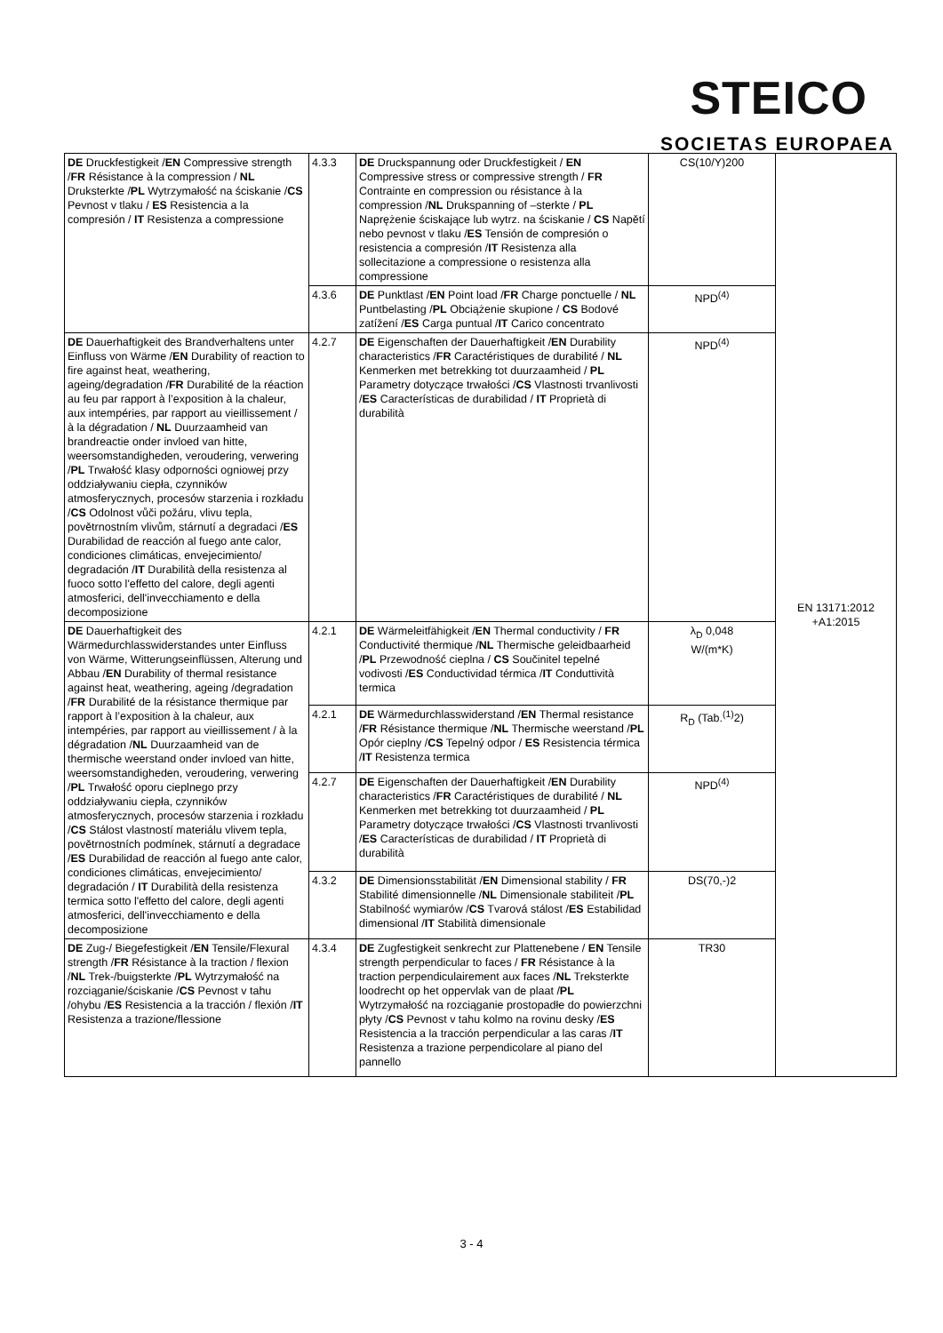STEICO
SOCIETAS EUROPAEA
| DE Druckfestigkeit / EN Compressive strength / FR Résistance à la compression / NL Druksterkte / PL Wytrzymałość na ściskanie / CS Pevnost v tlaku / ES Resistencia a la compresión / IT Resistenza a compressione | 4.3.3 | DE Druckspannung oder Druckfestigkeit / EN Compressive stress or compressive strength / FR Contrainte en compression ou résistance à la compression / NL Drukspanning of –sterkte / PL Naprężenie ściskające lub wytrz. na ściskanie / CS Napětí nebo pevnost v tlaku / ES Tensión de compresión o resistencia a compresión / IT Resistenza alla sollecitazione a compressione o resistenza alla compressione | CS(10/Y)200 | EN 13171:2012 +A1:2015 |
| | 4.3.6 | DE Punktlast / EN Point load / FR Charge ponctuelle / NL Puntbelasting / PL Obciążenie skupione / CS Bodové zatížení / ES Carga puntual / IT Carico concentrato | NPD<sup>(4)</sup> | |
| DE Dauerhaftigkeit des Brandverhaltens unter Einfluss von Wärme / EN Durability of reaction to fire against heat, weathering, ageing/degradation / FR Durabilité de la réaction au feu par rapport à l’exposition à la chaleur, aux intempéries, par rapport au vieillissement / à la dégradation / NL Duurzaamheid van brandreactie onder invloed van hitte, weersomstandigheden, veroudering, verwering / PL Trwałość klasy odporności ogniowej przy oddziaływaniu ciepła, czynników atmosferycznych, procesów starzenia i rozkładu / CS Odolnost vůči požáru, vlivu tepla, povětrnostním vlivům, stárnutí a degradaci / ES Durabilidad de reacción al fuego ante calor, condiciones climáticas, envejecimiento/ degradación / IT Durabilità della resistenza al fuoco sotto l'effetto del calore, degli agenti atmosferici, dell'invecchiamento e della decomposizione | 4.2.7 | DE Eigenschaften der Dauerhaftigkeit / EN Durability characteristics / FR Caractéristiques de durabilité / NL Kenmerken met betrekking tot duurzaamheid / PL Parametry dotyczące trwałości / CS Vlastnosti trvanlivosti / ES Características de durabilidad / IT Proprietà di durabilità | NPD<sup>(4)</sup> | |
| DE Dauerhaftigkeit des Wärmedurchlasswiderstandes unter Einfluss von Wärme, Witterungseinflüssen, Alterung und Abbau / EN Durability of thermal resistance against heat, weathering, ageing /degradation / FR Durabilité de la résistance thermique par rapport à l’exposition à la chaleur, aux intempéries, par rapport au vieillissement / à la dégradation / NL Duurzaamheid van de thermische weerstand onder invloed van hitte, weersomstandigheden, veroudering, verwering / PL Trwałość oporu cieplnego przy oddziaływaniu ciepła, czynników atmosferycznych, procesów starzenia i rozkładu / CS Stálost vlastností materiálu vlivem tepla, povětrnostních podmínek, stárnutí a degradace / ES Durabilidad de reacción al fuego ante calor, condiciones climáticas, envejecimiento/ degradación / IT Durabilità della resistenza termica sotto l'effetto del calore, degli agenti atmosferici, dell'invecchiamento e della decomposizione | 4.2.1 | DE Wärmeleitfähigkeit / EN Thermal conductivity / FR Conductivité thermique / NL Thermische geleidbaarheid / PL Przewodność cieplna / CS Součinitel tepelné vodivosti / ES Conductividad térmica / IT Conduttività termica | λ<sub>D</sub> 0,048 W/(m*K) | |
| | 4.2.1 | DE Wärmedurchlasswiderstand / EN Thermal resistance / FR Résistance thermique / NL Thermische weerstand / PL Opór cieplny / CS Tepelný odpor / ES Resistencia térmica / IT Resistenza termica | R<sub>D</sub> (Tab.<sup>(1)</sup>2) | |
| | 4.2.7 | DE Eigenschaften der Dauerhaftigkeit / EN Durability characteristics / FR Caractéristiques de durabilité / NL Kenmerken met betrekking tot duurzaamheid / PL Parametry dotyczące trwałości / CS Vlastnosti trvanlivosti / ES Características de durabilidad / IT Proprietà di durabilità | NPD<sup>(4)</sup> | |
| | 4.3.2 | DE Dimensionsstabilität / EN Dimensional stability / FR Stabilité dimensionnelle / NL Dimensionale stabiliteit / PL Stabilność wymiarów / CS Tvarová stálost / ES Estabilidad dimensional / IT Stabilità dimensionale | DS(70,-)2 | |
| DE Zug-/ Biegefestigkeit / EN Tensile/Flexural strength / FR Résistance à la traction / flexion / NL Trek-/buigsterkte / PL Wytrzymałość na rozciąganie/ściskanie / CS Pevnost v tahu /ohybu / ES Resistencia a la tracción / flexión / IT Resistenza a trazione/flessione | 4.3.4 | DE Zugfestigkeit senkrecht zur Plattenebene / EN Tensile strength perpendicular to faces / FR Résistance à la traction perpendiculairement aux faces / NL Treksterkte loodrecht op het oppervlak van de plaat / PL Wytrzymałość na rozciąganie prostopadłe do powierzchni płyty / CS Pevnost v tahu kolmo na rovinu desky / ES Resistencia a la tracción perpendicular a las caras / IT Resistenza a trazione perpendicolare al piano del pannello | TR30 | |
3 - 4